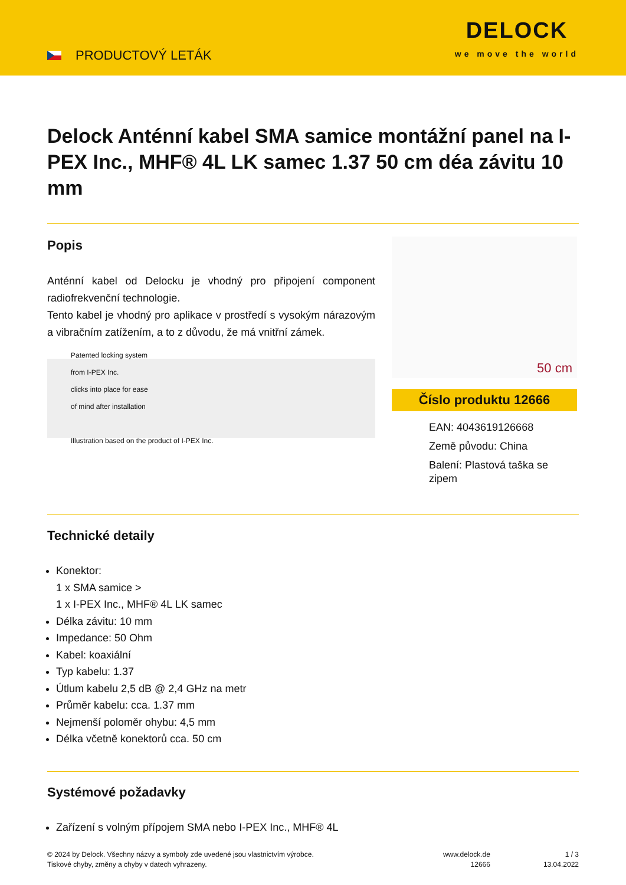PRODUCTOVÝ LETÁK
DELOCK
we move the world
Delock Anténní kabel SMA samice montážní panel na I-PEX Inc., MHF® 4L LK samec 1.37 50 cm déa závitu 10 mm
Popis
Anténní kabel od Delocku je vhodný pro připojení component radiofrekvenční technologie.
Tento kabel je vhodný pro aplikace v prostředí s vysokým nárazovým a vibračním zatížením, a to z důvodu, že má vnitřní zámek.
Patented locking system
from I-PEX Inc.
clicks into place for ease
of mind after installation
Illustration based on the product of I-PEX Inc.
50 cm
Číslo produktu 12666
EAN: 4043619126668
Země původu: China
Balení: Plastová taška se zipem
Technické detaily
Konektor:
1 x SMA samice >
1 x I-PEX Inc., MHF® 4L LK samec
Délka závitu: 10 mm
Impedance: 50 Ohm
Kabel: koaxiální
Typ kabelu: 1.37
Útlum kabelu 2,5 dB @ 2,4 GHz na metr
Průměr kabelu: cca. 1.37 mm
Nejmenší poloměr ohybu: 4,5 mm
Délka včetně konektorů cca. 50 cm
Systémové požadavky
Zařízení s volným přípojem SMA nebo I-PEX Inc., MHF® 4L
© 2024 by Delock. Všechny názvy a symboly zde uvedené jsou vlastnictvím výrobce.
Tiskové chyby, změny a chyby v datech vyhrazeny.
www.delock.de
12666
1 / 3
13.04.2022